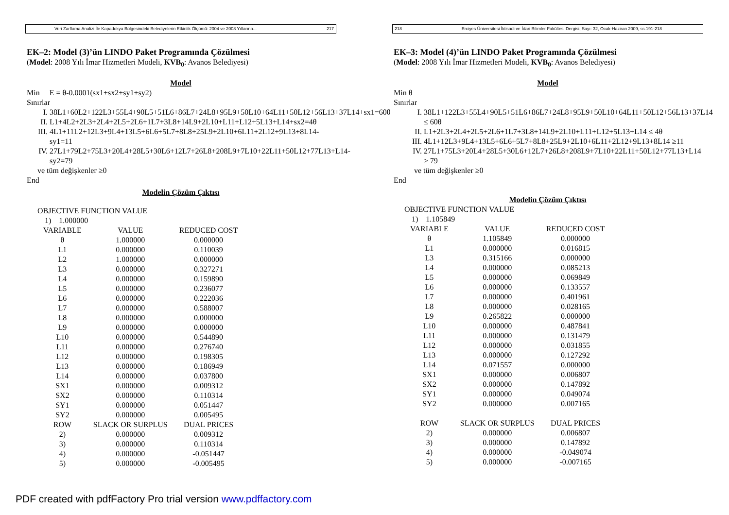Veri Zarflama Analizi İle Kapadokya Bölgesindeki Belediyelerin Etkinlik Ölçümü: 2004 ve 2008 Yıllarına... 217
EK–2: Model (3)’ün LINDO Paket Programında Çözülmesi
(Model: 2008 Yılı İmar Hizmetleri Modeli, KVB<sub>0</sub>: Avanos Belediyesi)
Model
Min E = θ-0.0001(sx1+sx2+sy1+sy2)
Sınırlar
I. 38L1+60L2+122L3+55L4+90L5+51L6+86L7+24L8+95L9+50L10+64L11+50L12+56L13+37L14+sx1=60θ
II. L1+4L2+2L3+2L4+2L5+2L6+1L7+3L8+14L9+2L10+L11+L12+5L13+L14+sx2=4θ
III. 4L1+11L2+12L3+9L4+13L5+6L6+5L7+8L8+25L9+2L10+6L11+2L12+9L13+8L14-sy1=11
IV. 27L1+79L2+75L3+20L4+28L5+30L6+12L7+26L8+208L9+7L10+22L11+50L12+77L13+L14-sy2=79
ve tüm değişkenler ≥0
End
Modelin Çözüm Çıktısı
OBJECTIVE FUNCTION VALUE
1) 1.000000
| VARIABLE | VALUE | REDUCED COST |
| --- | --- | --- |
| θ | 1.000000 | 0.000000 |
| L1 | 0.000000 | 0.110039 |
| L2 | 1.000000 | 0.000000 |
| L3 | 0.000000 | 0.327271 |
| L4 | 0.000000 | 0.159890 |
| L5 | 0.000000 | 0.236077 |
| L6 | 0.000000 | 0.222036 |
| L7 | 0.000000 | 0.588007 |
| L8 | 0.000000 | 0.000000 |
| L9 | 0.000000 | 0.000000 |
| L10 | 0.000000 | 0.544890 |
| L11 | 0.000000 | 0.276740 |
| L12 | 0.000000 | 0.198305 |
| L13 | 0.000000 | 0.186949 |
| L14 | 0.000000 | 0.037800 |
| SX1 | 0.000000 | 0.009312 |
| SX2 | 0.000000 | 0.110314 |
| SY1 | 0.000000 | 0.051447 |
| SY2 | 0.000000 | 0.005495 |
| ROW | SLACK OR SURPLUS | DUAL PRICES |
| 2) | 0.000000 | 0.009312 |
| 3) | 0.000000 | 0.110314 |
| 4) | 0.000000 | -0.051447 |
| 5) | 0.000000 | -0.005495 |
PDF created with pdfFactory Pro trial version www.pdffactory.com
218 Erciyes Üniversitesi İktisadi ve İdari Bilimler Fakültesi Dergisi, Sayı: 32, Ocak-Haziran 2009, ss.191-218
EK–3: Model (4)’ün LINDO Paket Programında Çözülmesi
(Model: 2008 Yılı İmar Hizmetleri Modeli, KVB<sub>0</sub>: Avanos Belediyesi)
Model
Min θ
Sınırlar
I. 38L1+122L3+55L4+90L5+51L6+86L7+24L8+95L9+50L10+64L11+50L12+56L13+37L14 ≤ 60θ
II. L1+2L3+2L4+2L5+2L6+1L7+3L8+14L9+2L10+L11+L12+5L13+L14 ≤ 4θ
III. 4L1+12L3+9L4+13L5+6L6+5L7+8L8+25L9+2L10+6L11+2L12+9L13+8L14 ≥11
IV. 27L1+75L3+20L4+28L5+30L6+12L7+26L8+208L9+7L10+22L11+50L12+77L13+L14 ≥ 79
ve tüm değişkenler ≥0
End
Modelin Çözüm Çıktısı
OBJECTIVE FUNCTION VALUE
1) 1.105849
| VARIABLE | VALUE | REDUCED COST |
| --- | --- | --- |
| θ | 1.105849 | 0.000000 |
| L1 | 0.000000 | 0.016815 |
| L3 | 0.315166 | 0.000000 |
| L4 | 0.000000 | 0.085213 |
| L5 | 0.000000 | 0.069849 |
| L6 | 0.000000 | 0.133557 |
| L7 | 0.000000 | 0.401961 |
| L8 | 0.000000 | 0.028165 |
| L9 | 0.265822 | 0.000000 |
| L10 | 0.000000 | 0.487841 |
| L11 | 0.000000 | 0.131479 |
| L12 | 0.000000 | 0.031855 |
| L13 | 0.000000 | 0.127292 |
| L14 | 0.071557 | 0.000000 |
| SX1 | 0.000000 | 0.006807 |
| SX2 | 0.000000 | 0.147892 |
| SY1 | 0.000000 | 0.049074 |
| SY2 | 0.000000 | 0.007165 |
| ROW | SLACK OR SURPLUS | DUAL PRICES |
| 2) | 0.000000 | 0.006807 |
| 3) | 0.000000 | 0.147892 |
| 4) | 0.000000 | -0.049074 |
| 5) | 0.000000 | -0.007165 |